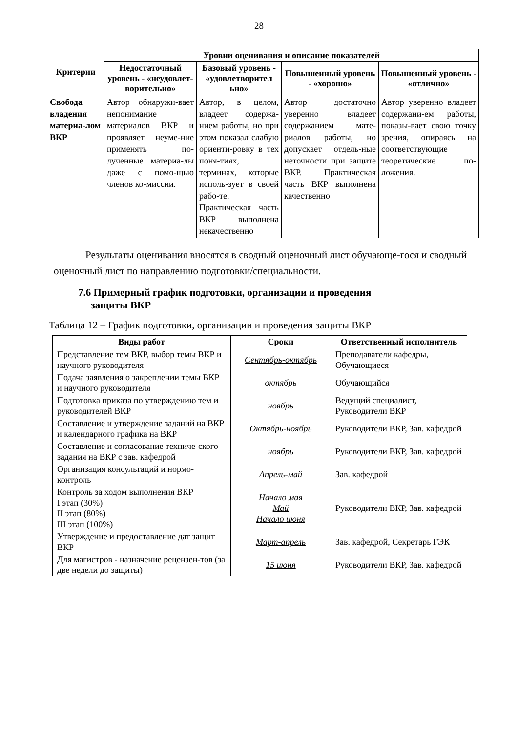28
| Критерии | Уровни оценивания и описание показателей | | | |
| --- | --- | --- | --- | --- |
| | Недостаточный уровень - «неудовлет-ворительно» | Базовый уровень - «удовлетворител ьно» | Повышенный уровень - «хорошо» | Повышенный уровень - «отлично» |
| Свобода владения материа-лом ВКР | Автор обнаружи-вает непонимание материалов ВКР и проявляет неуме-ние применять по-лученные материа-лы даже с помо-щью членов ко-миссии. | Автор, в целом, владеет содержа-нием работы, но при этом показал слабую ориенти-ровку в тех поня-тиях, терминах, которые исполь-зует в своей рабо-те. Практическая часть ВКР выполнена некачественно | Автор достаточно уверенно владеет содержанием мате-риалов работы, но допускает отдель-ные неточности при защите ВКР. Практическая часть ВКР выполнена качественно | Автор уверенно владеет содержани-ем работы, показы-вает свою точку зрения, опираясь на соответствующие теоретические по-ложения. |
Результаты оценивания вносятся в сводный оценочный лист обучающе-гося и сводный оценочный лист по направлению подготовки/специальности.
7.6 Примерный график подготовки, организации и проведения
защиты ВКР
Таблица 12 – График подготовки, организации и проведения защиты ВКР
| Виды работ | Сроки | Ответственный исполнитель |
| --- | --- | --- |
| Представление тем ВКР, выбор темы ВКР и научного руководителя | Сентябрь-октябрь | Преподаватели кафедры, Обучающиеся |
| Подача заявления о закреплении темы ВКР и научного руководителя | октябрь | Обучающийся |
| Подготовка приказа по утверждению тем и руководителей ВКР | ноябрь | Ведущий специалист, Руководители ВКР |
| Составление и утверждение заданий на ВКР и календарного графика на ВКР | Октябрь-ноябрь | Руководители ВКР, Зав. кафедрой |
| Составление и согласование техниче-ского задания на ВКР с зав. кафедрой | ноябрь | Руководители ВКР, Зав. кафедрой |
| Организация консультаций и нормо-контроль | Апрель-май | Зав. кафедрой |
| Контроль за ходом выполнения ВКР I этап (30%) II этап (80%) III этап (100%) | Начало мая Май Начало июня | Руководители ВКР, Зав. кафедрой |
| Утверждение и предоставление дат защит ВКР | Март-апрель | Зав. кафедрой, Секретарь ГЭК |
| Для магистров - назначение рецензен-тов (за две недели до защиты) | 15 июня | Руководители ВКР, Зав. кафедрой |